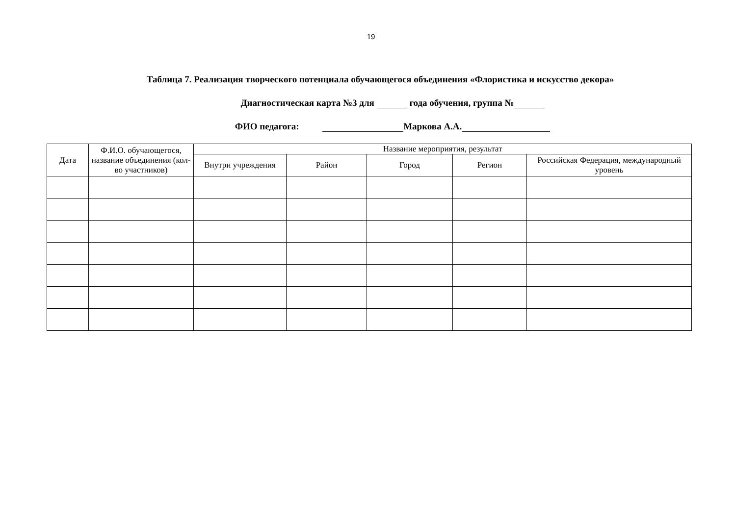19
Таблица 7. Реализация творческого потенциала обучающегося объединения «Флористика и искусство декора»
Диагностическая карта №3 для года обучения, группа №
ФИО педагога: Маркова А.А.
| Дата | Ф.И.О. обучающегося, название объединения (кол-во участников) | Название мероприятия, результат | | | | |
| --- | --- | --- | --- | --- | --- | --- |
| | | Внутри учреждения | Район | Город | Регион | Российская Федерация, международный уровень |